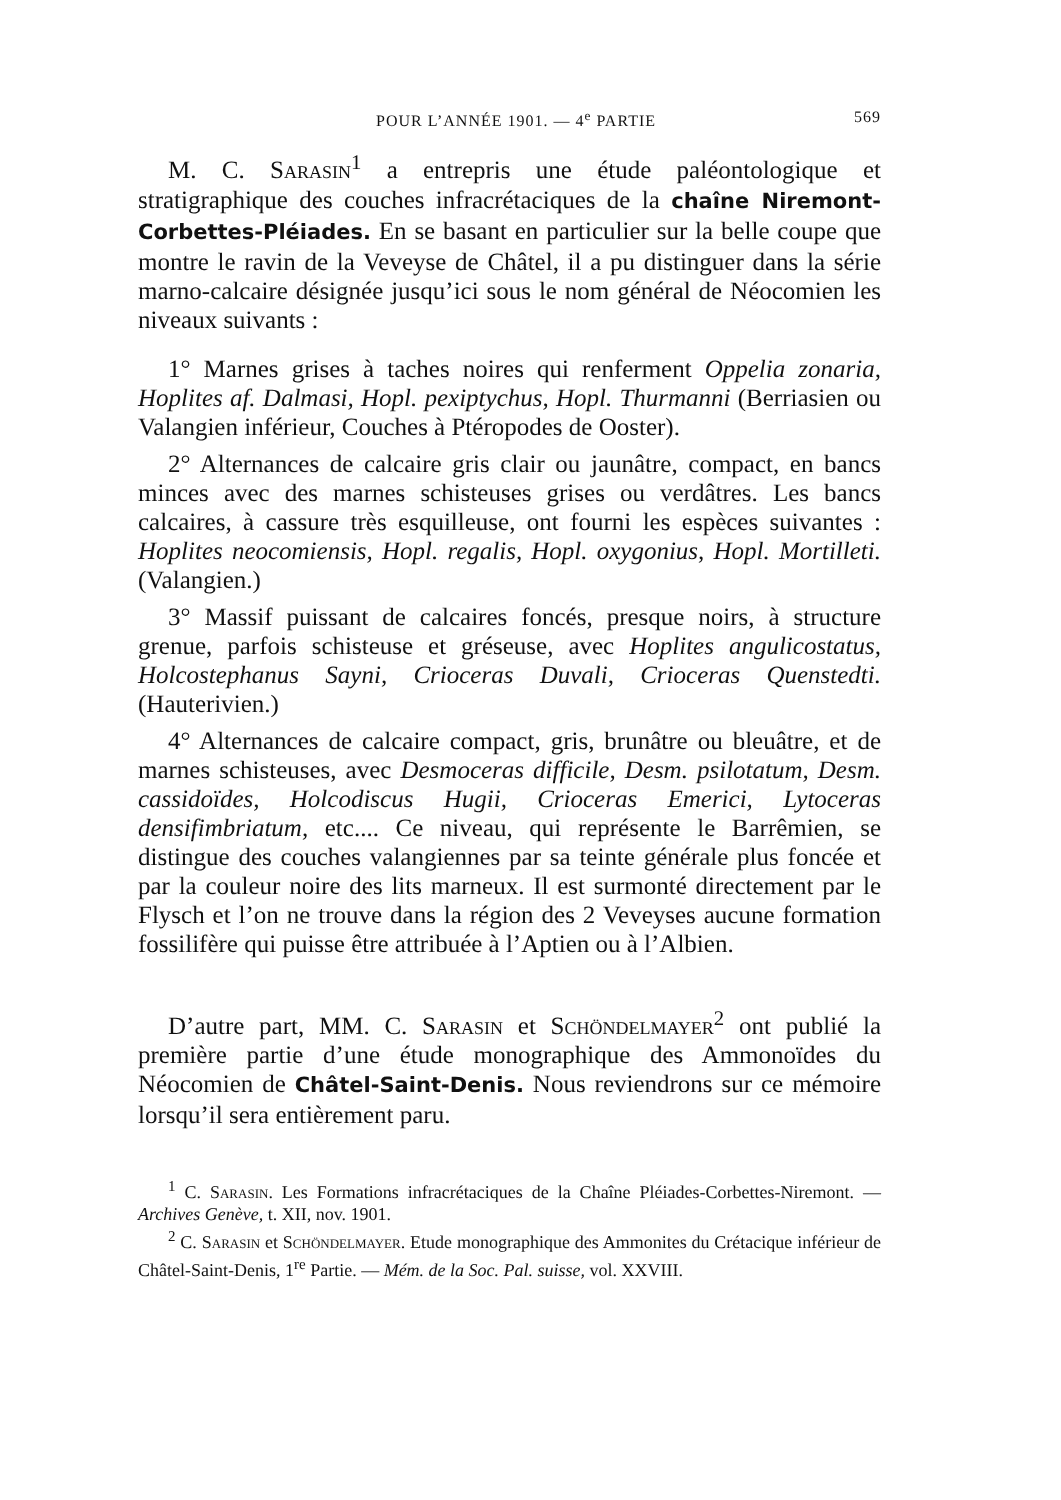POUR L’ANNÉE 1901. — 4<sup>e</sup> PARTIE 569
M. C. Sarasin<sup>1</sup> a entrepris une étude paléontologique et stratigraphique des couches infracrétaciques de la chaîne Niremont-Corbettes-Pléiades. En se basant en particulier sur la belle coupe que montre le ravin de la Veveyse de Châtel, il a pu distinguer dans la série marno-calcaire désignée jusqu’ici sous le nom général de Néocomien les niveaux suivants :
1° Marnes grises à taches noires qui renferment Oppelia zonaria, Hoplites af. Dalmasi, Hopl. pexiptychus, Hopl. Thurmanni (Berriasien ou Valangien inférieur, Couches à Ptéropodes de Ooster).
2° Alternances de calcaire gris clair ou jaunâtre, compact, en bancs minces avec des marnes schisteuses grises ou verdâtres. Les bancs calcaires, à cassure très esquilleuse, ont fourni les espèces suivantes : Hoplites neocomiensis, Hopl. regalis, Hopl. oxygonius, Hopl. Mortilleti. (Valangien.)
3° Massif puissant de calcaires foncés, presque noirs, à structure grenue, parfois schisteuse et gréseuse, avec Hoplites angulicostatus, Holcostephanus Sayni, Crioceras Duvali, Crioceras Quenstedti. (Hauterivien.)
4° Alternances de calcaire compact, gris, brunâtre ou bleuâtre, et de marnes schisteuses, avec Desmoceras difficile, Desm. psilotatum, Desm. cassidoïdes, Holcodiscus Hugii, Crioceras Emerici, Lytoceras densifimbriatum, etc.... Ce niveau, qui représente le Barrêmien, se distingue des couches valangiennes par sa teinte générale plus foncée et par la couleur noire des lits marneux. Il est surmonté directement par le Flysch et l’on ne trouve dans la région des 2 Veveyses aucune formation fossilifère qui puisse être attribuée à l’Aptien ou à l’Albien.
D’autre part, MM. C. Sarasin et Schöndelmayer<sup>2</sup> ont publié la première partie d’une étude monographique des Ammonoïdes du Néocomien de Châtel-Saint-Denis. Nous reviendrons sur ce mémoire lorsqu’il sera entièrement paru.
<sup>1</sup> C. Sarasin. Les Formations infracrétaciques de la Chaîne Pléiades-Corbettes-Niremont. — Archives Genève, t. XII, nov. 1901.
<sup>2</sup> C. Sarasin et Schöndelmayer. Etude monographique des Ammonites du Crétacique inférieur de Châtel-Saint-Denis, 1<sup>re</sup> Partie. — Mém. de la Soc. Pal. suisse, vol. XXVIII.